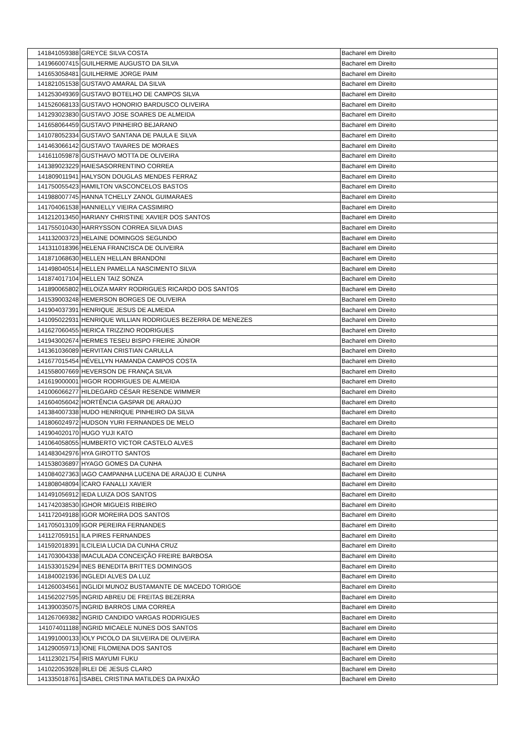| 141841059388 | GREYCE SILVA COSTA | Bacharel em Direito |
| 141966007415 | GUILHERME AUGUSTO DA SILVA | Bacharel em Direito |
| 141653058481 | GUILHERME JORGE PAIM | Bacharel em Direito |
| 141821051538 | GUSTAVO AMARAL DA SILVA | Bacharel em Direito |
| 141253049369 | GUSTAVO BOTELHO DE CAMPOS SILVA | Bacharel em Direito |
| 141526068133 | GUSTAVO HONORIO BARDUSCO OLIVEIRA | Bacharel em Direito |
| 141293023830 | GUSTAVO JOSE SOARES DE ALMEIDA | Bacharel em Direito |
| 141658064459 | GUSTAVO PINHEIRO BEJARANO | Bacharel em Direito |
| 141078052334 | GUSTAVO SANTANA DE PAULA E SILVA | Bacharel em Direito |
| 141463066142 | GUSTAVO TAVARES DE MORAES | Bacharel em Direito |
| 141611059878 | GUSTHAVO MOTTA DE OLIVEIRA | Bacharel em Direito |
| 141389023229 | HAIESASORRENTINO CORREA | Bacharel em Direito |
| 141809011941 | HALYSON DOUGLAS MENDES FERRAZ | Bacharel em Direito |
| 141750055423 | HAMILTON VASCONCELOS BASTOS | Bacharel em Direito |
| 141988007745 | HANNA TCHELLY ZANOL GUIMARAES | Bacharel em Direito |
| 141704061538 | HANNIELLY VIEIRA CASSIMIRO | Bacharel em Direito |
| 141212013450 | HARIANY CHRISTINE XAVIER DOS SANTOS | Bacharel em Direito |
| 141755010430 | HARRYSSON CORREA SILVA DIAS | Bacharel em Direito |
| 141132003723 | HELAINE DOMINGOS SEGUNDO | Bacharel em Direito |
| 141311018396 | HELENA FRANCISCA DE OLIVEIRA | Bacharel em Direito |
| 141871068630 | HELLEN HELLAN BRANDONI | Bacharel em Direito |
| 141498040514 | HELLEN PAMELLA NASCIMENTO SILVA | Bacharel em Direito |
| 141874017104 | HELLEN TAIZ SONZA | Bacharel em Direito |
| 141890065802 | HELOIZA MARY RODRIGUES RICARDO DOS SANTOS | Bacharel em Direito |
| 141539003248 | HEMERSON BORGES DE OLIVEIRA | Bacharel em Direito |
| 141904037391 | HENRIQUE JESUS DE ALMEIDA | Bacharel em Direito |
| 141095022931 | HENRIQUE WILLIAN RODRIGUES BEZERRA DE MENEZES | Bacharel em Direito |
| 141627060455 | HERICA TRIZZINO RODRIGUES | Bacharel em Direito |
| 141943002674 | HERMES TESEU BISPO FREIRE JÚNIOR | Bacharel em Direito |
| 141361036089 | HERVITAN CRISTIAN CARULLA | Bacharel em Direito |
| 141677015454 | HÉVELLYN HAMANDA CAMPOS COSTA | Bacharel em Direito |
| 141558007669 | HEVERSON DE FRANÇA SILVA | Bacharel em Direito |
| 141619000001 | HIGOR RODRIGUES DE ALMEIDA | Bacharel em Direito |
| 141006066277 | HILDEGARD CÉSAR RESENDE WIMMER | Bacharel em Direito |
| 141604056042 | HORTÊNCIA GASPAR DE ARAÚJO | Bacharel em Direito |
| 141384007338 | HUDO HENRIQUE PINHEIRO DA SILVA | Bacharel em Direito |
| 141806024972 | HUDSON YURI FERNANDES DE MELO | Bacharel em Direito |
| 141904020170 | HUGO YUJI KATO | Bacharel em Direito |
| 141064058055 | HUMBERTO VICTOR CASTELO ALVES | Bacharel em Direito |
| 141483042976 | HYA GIROTTO SANTOS | Bacharel em Direito |
| 141538036897 | HYAGO GOMES DA CUNHA | Bacharel em Direito |
| 141084027363 | IAGO CAMPANHA LUCENA DE ARAÚJO E CUNHA | Bacharel em Direito |
| 141808048094 | ÍCARO FANALLI XAVIER | Bacharel em Direito |
| 141491056912 | IEDA LUIZA DOS SANTOS | Bacharel em Direito |
| 141742038530 | IGHOR MIGUEIS RIBEIRO | Bacharel em Direito |
| 141172049188 | IGOR MOREIRA DOS SANTOS | Bacharel em Direito |
| 141705013109 | IGOR PEREIRA FERNANDES | Bacharel em Direito |
| 141127059151 | ILA PIRES FERNANDES | Bacharel em Direito |
| 141592018391 | ILCILEIA LUCIA DA CUNHA CRUZ | Bacharel em Direito |
| 141703004338 | IMACULADA CONCEIÇÃO FREIRE BARBOSA | Bacharel em Direito |
| 141533015294 | INES BENEDITA BRITTES DOMINGOS | Bacharel em Direito |
| 141840021936 | INGLEDI ALVES DA LUZ | Bacharel em Direito |
| 141260034561 | INGLIDI MUNOZ BUSTAMANTE DE MACEDO TORIGOE | Bacharel em Direito |
| 141562027595 | INGRID ABREU DE FREITAS BEZERRA | Bacharel em Direito |
| 141390035075 | INGRID BARROS LIMA CORREA | Bacharel em Direito |
| 141267069382 | INGRID CANDIDO VARGAS RODRIGUES | Bacharel em Direito |
| 141074011188 | INGRID MICAELE NUNES DOS SANTOS | Bacharel em Direito |
| 141991000133 | IOLY PICOLO DA SILVEIRA DE OLIVEIRA | Bacharel em Direito |
| 141290059713 | IONE FILOMENA DOS SANTOS | Bacharel em Direito |
| 141123021754 | IRIS MAYUMI FUKU | Bacharel em Direito |
| 141022053928 | IRLEI DE JESUS CLARO | Bacharel em Direito |
| 141335018761 | ISABEL CRISTINA MATILDES DA PAIXÃO | Bacharel em Direito |